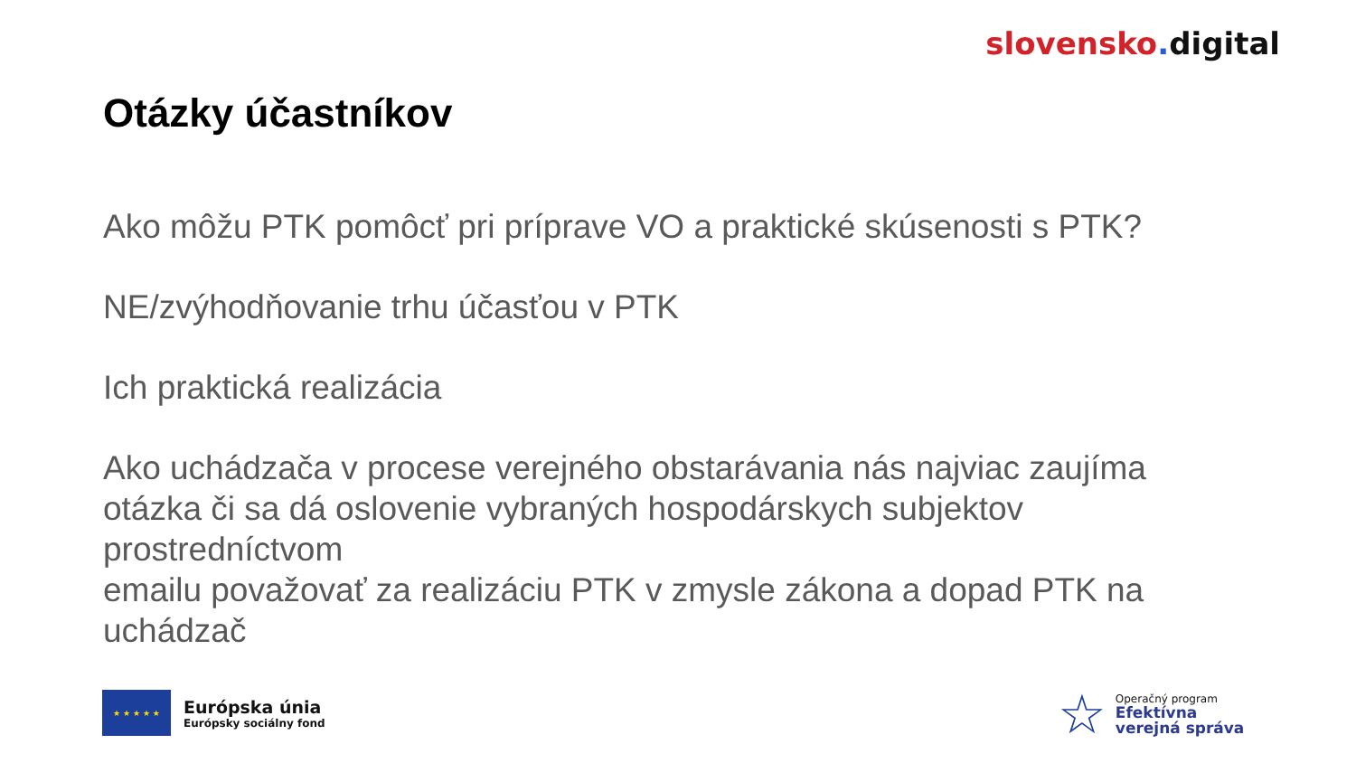slovensko. digital
Otázky účastníkov
Ako môžu PTK pomôcť pri príprave VO a praktické skúsenosti s PTK?
NE/zvýhodňovanie trhu účasťou v PTK
Ich praktická realizácia
Ako uchádzača v procese verejného obstarávania nás najviac zaujíma otázka či sa dá oslovenie vybraných hospodárskych subjektov prostredníctvom
emailu považovať za realizáciu PTK v zmysle zákona a dopad PTK na uchádzač
★ ★ ★ ★ ★
Európska únia
Európsky sociálny fond
☆
Operačný program
Efektívna
verejná správa